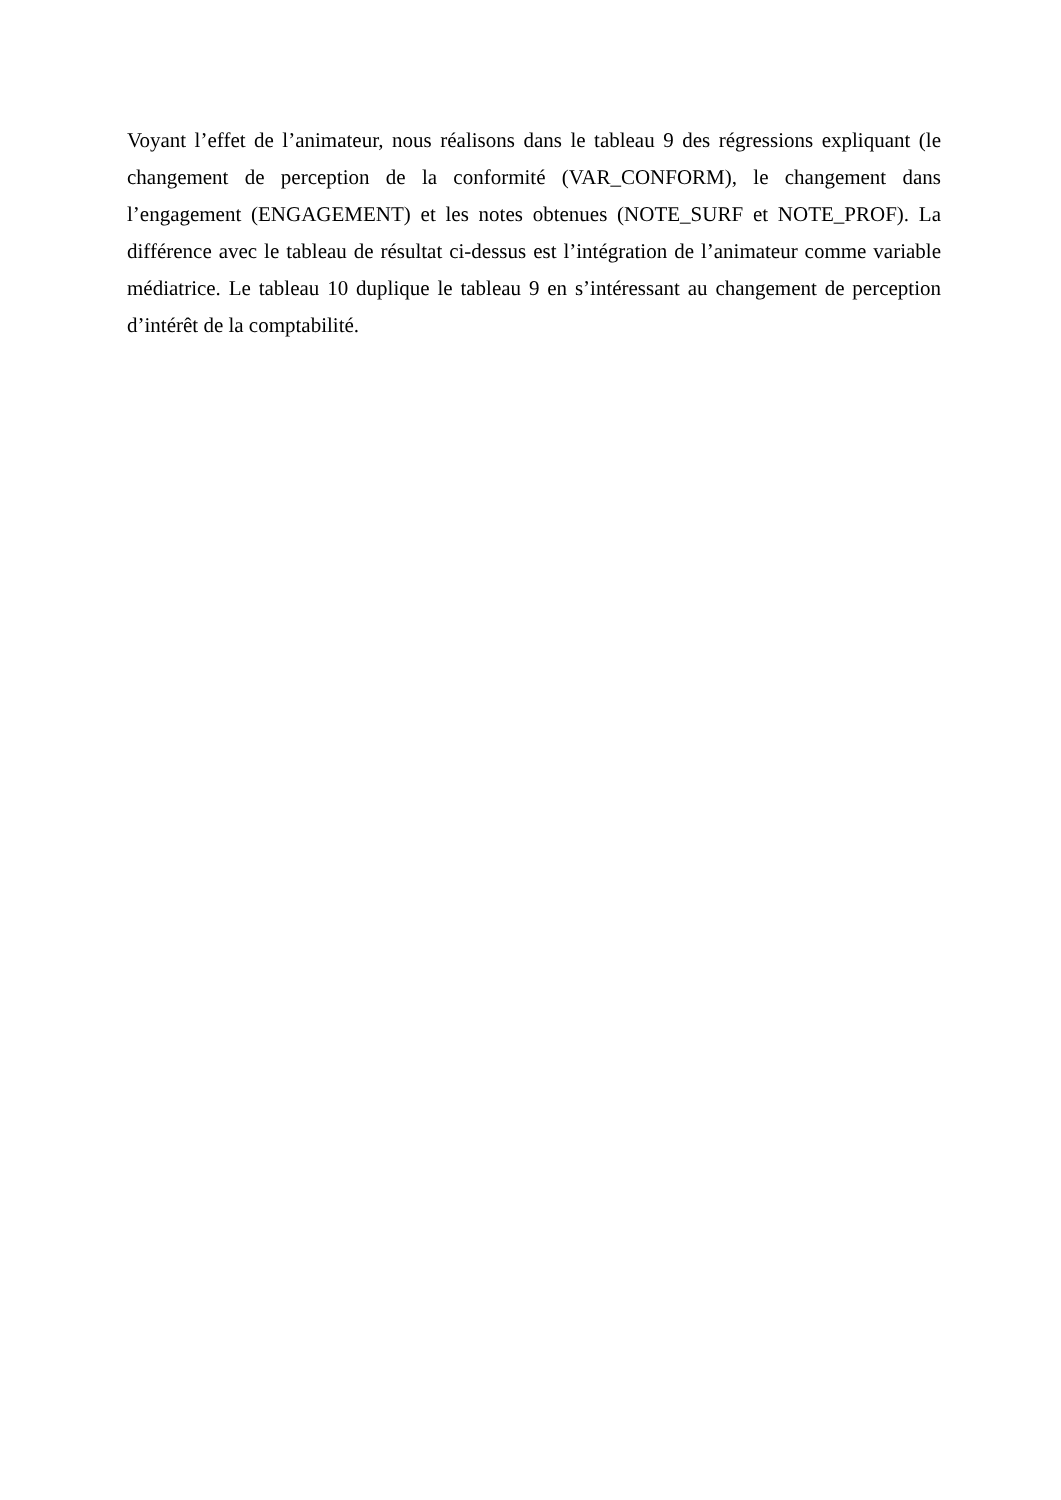Voyant l’effet de l’animateur, nous réalisons dans le tableau 9 des régressions expliquant (le changement de perception de la conformité (VAR_CONFORM), le changement dans l’engagement (ENGAGEMENT) et les notes obtenues (NOTE_SURF et NOTE_PROF). La différence avec le tableau de résultat ci-dessus est l’intégration de l’animateur comme variable médiatrice. Le tableau 10 duplique le tableau 9 en s’intéressant au changement de perception d’intérêt de la comptabilité.